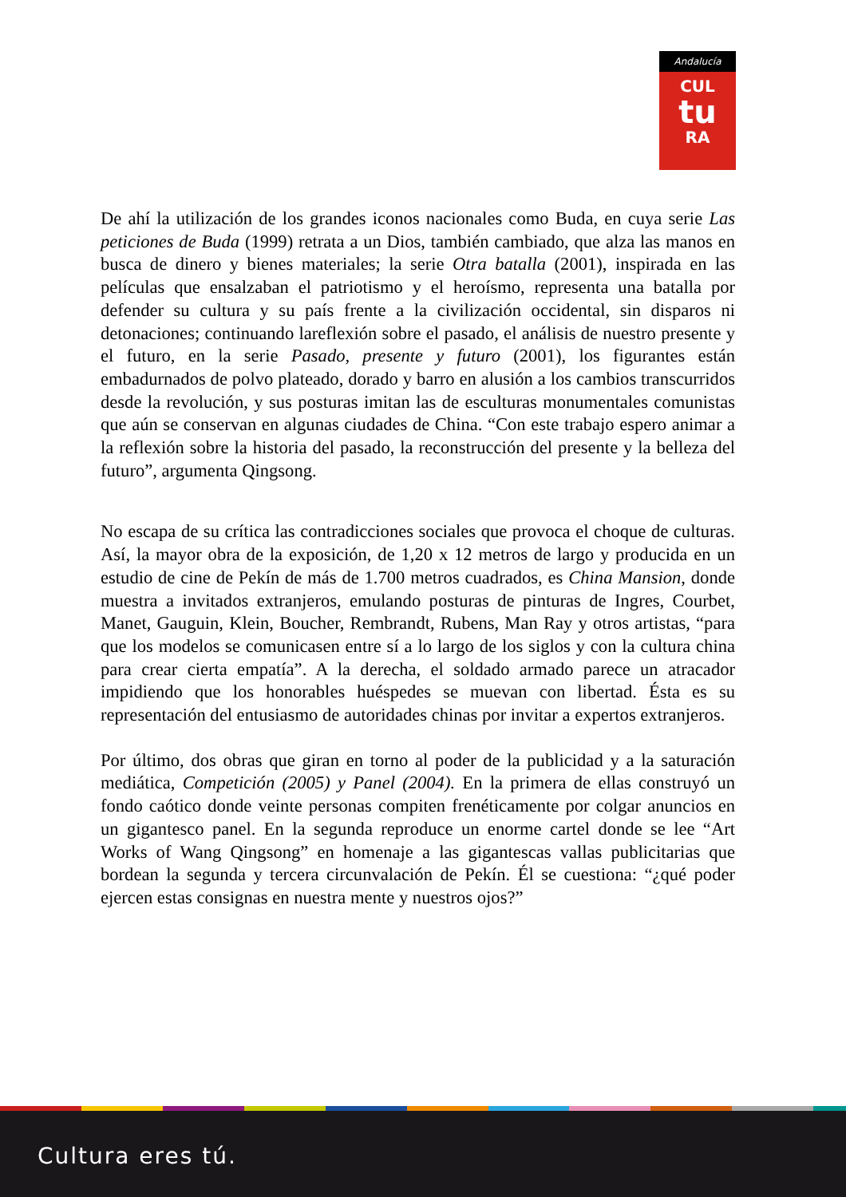Andalucía
CUL
tu
RA
De ahí la utilización de los grandes iconos nacionales como Buda, en cuya serie Las peticiones de Buda (1999) retrata a un Dios, también cambiado, que alza las manos en busca de dinero y bienes materiales; la serie Otra batalla (2001), inspirada en las películas que ensalzaban el patriotismo y el heroísmo, representa una batalla por defender su cultura y su país frente a la civilización occidental, sin disparos ni detonaciones; continuando lareflexión sobre el pasado, el análisis de nuestro presente y el futuro, en la serie Pasado, presente y futuro (2001), los figurantes están embadurnados de polvo plateado, dorado y barro en alusión a los cambios transcurridos desde la revolución, y sus posturas imitan las de esculturas monumentales comunistas que aún se conservan en algunas ciudades de China. “Con este trabajo espero animar a la reflexión sobre la historia del pasado, la reconstrucción del presente y la belleza del futuro”, argumenta Qingsong.
No escapa de su crítica las contradicciones sociales que provoca el choque de culturas. Así, la mayor obra de la exposición, de 1,20 x 12 metros de largo y producida en un estudio de cine de Pekín de más de 1.700 metros cuadrados, es China Mansion, donde muestra a invitados extranjeros, emulando posturas de pinturas de Ingres, Courbet, Manet, Gauguin, Klein, Boucher, Rembrandt, Rubens, Man Ray y otros artistas, “para que los modelos se comunicasen entre sí a lo largo de los siglos y con la cultura china para crear cierta empatía”. A la derecha, el soldado armado parece un atracador impidiendo que los honorables huéspedes se muevan con libertad. Ésta es su representación del entusiasmo de autoridades chinas por invitar a expertos extranjeros.
Por último, dos obras que giran en torno al poder de la publicidad y a la saturación mediática, Competición (2005) y Panel (2004). En la primera de ellas construyó un fondo caótico donde veinte personas compiten frenéticamente por colgar anuncios en un gigantesco panel. En la segunda reproduce un enorme cartel donde se lee “Art Works of Wang Qingsong” en homenaje a las gigantescas vallas publicitarias que bordean la segunda y tercera circunvalación de Pekín. Él se cuestiona: “¿qué poder ejercen estas consignas en nuestra mente y nuestros ojos?”
Cultura eres tú.